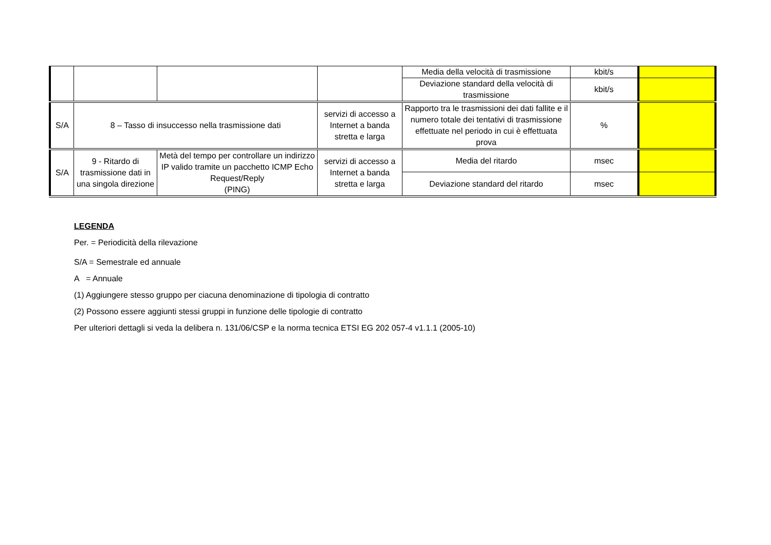| | | | | Media della velocità di trasmissione | kbit/s | |
| | | | | Deviazione standard della velocità di trasmissione | kbit/s | |
| S/A | 8 – Tasso di insuccesso nella trasmissione dati | | servizi di accesso a Internet a banda stretta e larga | Rapporto tra le trasmissioni dei dati fallite e il numero totale dei tentativi di trasmissione effettuate nel periodo in cui è effettuata prova | % | |
| S/A | 9 - Ritardo di trasmissione dati in una singola direzione | Metà del tempo per controllare un indirizzo IP valido tramite un pacchetto ICMP Echo Request/Reply (PING) | servizi di accesso a Internet a banda stretta e larga | Media del ritardo | msec | |
| | | | | Deviazione standard del ritardo | msec | |
LEGENDA
Per. = Periodicità della rilevazione
S/A = Semestrale ed annuale
A = Annuale
(1) Aggiungere stesso gruppo per ciacuna denominazione di tipologia di contratto
(2) Possono essere aggiunti stessi gruppi in funzione delle tipologie di contratto
Per ulteriori dettagli si veda la delibera n. 131/06/CSP e la norma tecnica ETSI EG 202 057-4 v1.1.1 (2005-10)